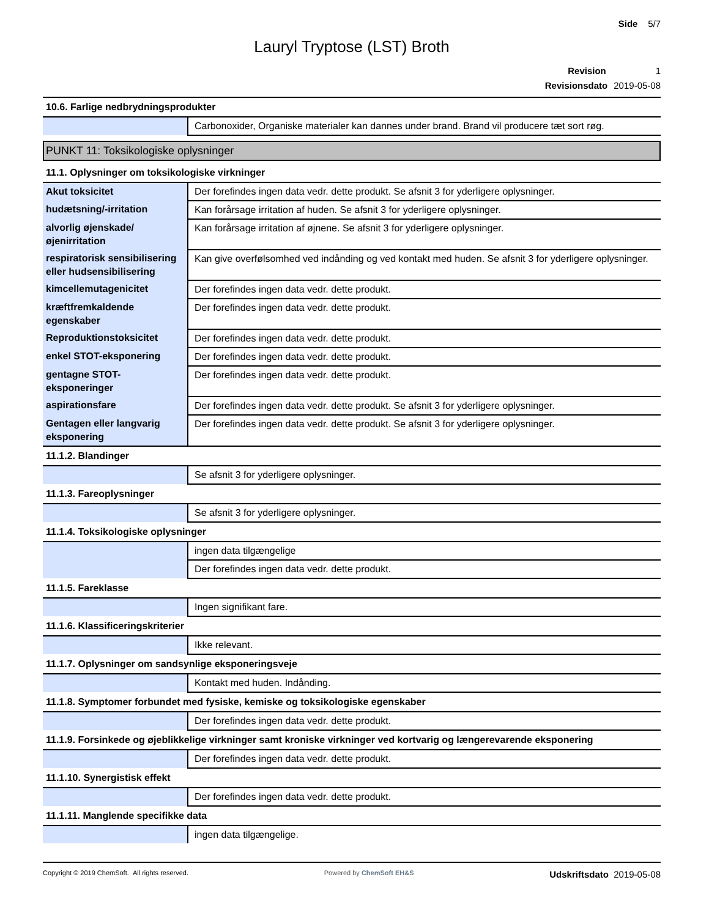Side 5/7
Lauryl Tryptose (LST) Broth
Revision 1
Revisionsdato 2019-05-08
10.6. Farlige nedbrydningsprodukter
| | Carbonoxider, Organiske materialer kan dannes under brand. Brand vil producere tæt sort røg. |
PUNKT 11: Toksikologiske oplysninger
11.1. Oplysninger om toksikologiske virkninger
| Akut toksicitet | Der forefindes ingen data vedr. dette produkt. Se afsnit 3 for yderligere oplysninger. |
| hudætsning/-irritation | Kan forårsage irritation af huden. Se afsnit 3 for yderligere oplysninger. |
| alvorlig øjenskade/øjenirritation | Kan forårsage irritation af øjnene. Se afsnit 3 for yderligere oplysninger. |
| respiratorisk sensibilisering eller hudsensibilisering | Kan give overfølsomhed ved indånding og ved kontakt med huden. Se afsnit 3 for yderligere oplysninger. |
| kimcellemutagenicitet | Der forefindes ingen data vedr. dette produkt. |
| kræftfremkaldende egenskaber | Der forefindes ingen data vedr. dette produkt. |
| Reproduktionstoksicitet | Der forefindes ingen data vedr. dette produkt. |
| enkel STOT-eksponering | Der forefindes ingen data vedr. dette produkt. |
| gentagne STOT-eksponeringer | Der forefindes ingen data vedr. dette produkt. |
| aspirationsfare | Der forefindes ingen data vedr. dette produkt. Se afsnit 3 for yderligere oplysninger. |
| Gentagen eller langvarig eksponering | Der forefindes ingen data vedr. dette produkt. Se afsnit 3 for yderligere oplysninger. |
11.1.2. Blandinger
| | Se afsnit 3 for yderligere oplysninger. |
11.1.3. Fareoplysninger
| | Se afsnit 3 for yderligere oplysninger. |
11.1.4. Toksikologiske oplysninger
| | ingen data tilgængelige |
| | Der forefindes ingen data vedr. dette produkt. |
11.1.5. Fareklasse
| | Ingen signifikant fare. |
11.1.6. Klassificeringskriterier
| | Ikke relevant. |
11.1.7. Oplysninger om sandsynlige eksponeringsveje
| | Kontakt med huden. Indånding. |
11.1.8. Symptomer forbundet med fysiske, kemiske og toksikologiske egenskaber
| | Der forefindes ingen data vedr. dette produkt. |
11.1.9. Forsinkede og øjeblikkelige virkninger samt kroniske virkninger ved kortvarig og længerevarende eksponering
| | Der forefindes ingen data vedr. dette produkt. |
11.1.10. Synergistisk effekt
| | Der forefindes ingen data vedr. dette produkt. |
11.1.11. Manglende specifikke data
| | ingen data tilgængelige. |
Copyright © 2019 ChemSoft. All rights reserved.
Powered by ChemSoft EH&S
Udskriftsdato 2019-05-08